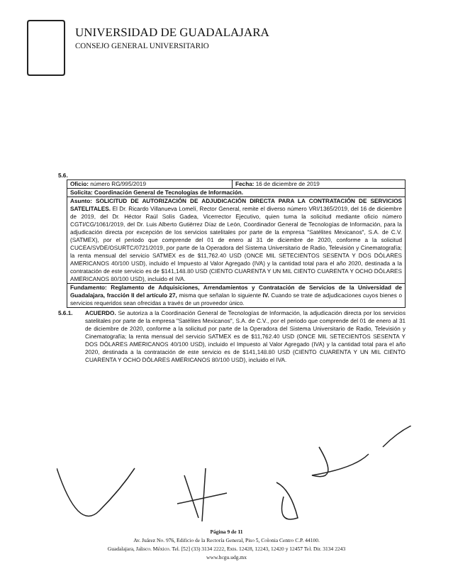UNIVERSIDAD DE GUADALAJARA
CONSEJO GENERAL UNIVERSITARIO
5.6.
| Oficio: número RG/995/2019 | Fecha: 16 de diciembre de 2019 |
| Solicita: Coordinación General de Tecnologías de Información. | |
| Asunto: SOLICITUD DE AUTORIZACIÓN DE ADJUDICACIÓN DIRECTA PARA LA CONTRATACIÓN DE SERVICIOS SATELITALES. El Dr. Ricardo Villanueva Lomelí, Rector General, remite el diverso número VRI/1365/2019, del 16 de diciembre de 2019, del Dr. Héctor Raúl Solís Gadea, Vicerrector Ejecutivo, quien turna la solicitud mediante oficio número CGTI/CG/1061/2019, del Dr. Luis Alberto Gutiérrez Díaz de León, Coordinador General de Tecnologías de Información, para la adjudicación directa por excepción de los servicios satelitales por parte de la empresa "Satélites Mexicanos", S.A. de C.V. (SATMEX), por el periodo que comprende del 01 de enero al 31 de diciembre de 2020, conforme a la solicitud CUCEA/SVDE/OSURTC/0721/2019, por parte de la Operadora del Sistema Universitario de Radio, Televisión y Cinematografía; la renta mensual del servicio SATMEX es de $11,762.40 USD (ONCE MIL SETECIENTOS SESENTA Y DOS DÓLARES AMERICANOS 40/100 USD), incluido el Impuesto al Valor Agregado (IVA) y la cantidad total para el año 2020, destinada a la contratación de este servicio es de $141,148.80 USD (CIENTO CUARENTA Y UN MIL CIENTO CUARENTA Y OCHO DÓLARES AMERICANOS 80/100 USD), incluido el IVA. | |
| Fundamento: Reglamento de Adquisiciones, Arrendamientos y Contratación de Servicios de la Universidad de Guadalajara, fracción II del artículo 27, misma que señalan lo siguiente IV. Cuando se trate de adjudicaciones cuyos bienes o servicios requeridos sean ofrecidas a través de un proveedor único. | |
5.6.1. ACUERDO. Se autoriza a la Coordinación General de Tecnologías de Información, la adjudicación directa por los servicios satelitales por parte de la empresa "Satélites Mexicanos", S.A. de C.V., por el periodo que comprende del 01 de enero al 31 de diciembre de 2020, conforme a la solicitud por parte de la Operadora del Sistema Universitario de Radio, Televisión y Cinematografía; la renta mensual del servicio SATMEX es de $11,762.40 USD (ONCE MIL SETECIENTOS SESENTA Y DOS DÓLARES AMERICANOS 40/100 USD), incluido el Impuesto al Valor Agregado (IVA) y la cantidad total para el año 2020, destinada a la contratación de este servicio es de $141,148.80 USD (CIENTO CUARENTA Y UN MIL CIENTO CUARENTA Y OCHO DÓLARES AMERICANOS 80/100 USD), incluido el IVA.
Página 9 de 11
Av. Juárez No. 976, Edificio de la Rectoría General, Piso 5, Colonia Centro C.P. 44100.
Guadalajara, Jalisco. México. Tel. [52] (33) 3134 2222, Exts. 12428, 12243, 12420 y 12457 Tel. Dir. 3134 2243
www.hcgu.udg.mx